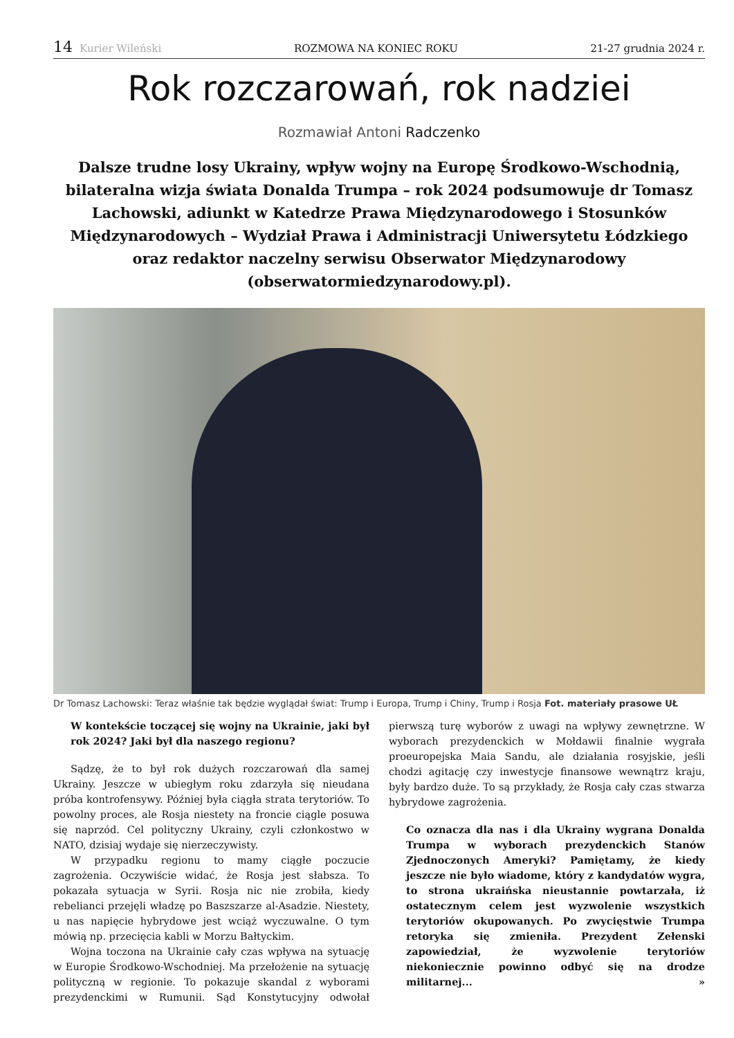14 Kurier Wileński ROZMOWA NA KONIEC ROKU 21-27 grudnia 2024 r.
Rok rozczarowań, rok nadziei
Rozmawiał Antoni Radczenko
Dalsze trudne losy Ukrainy, wpływ wojny na Europę Środkowo-Wschodnią, bilateralna wizja świata Donalda Trumpa – rok 2024 podsumowuje dr Tomasz Lachowski, adiunkt w Katedrze Prawa Międzynarodowego i Stosunków Międzynarodowych – Wydział Prawa i Administracji Uniwersytetu Łódzkiego oraz redaktor naczelny serwisu Obserwator Międzynarodowy (obserwatormiedzynarodowy.pl).
Dr Tomasz Lachowski: Teraz właśnie tak będzie wyglądał świat: Trump i Europa, Trump i Chiny, Trump i Rosja Fot. materiały prasowe UŁ
W kontekście toczącej się wojny na Ukrainie, jaki był rok 2024? Jaki był dla naszego regionu?
Sądzę, że to był rok dużych rozczarowań dla samej Ukrainy. Jeszcze w ubiegłym roku zdarzyła się nieudana próba kontrofensywy. Później była ciągła strata terytoriów. To powolny proces, ale Rosja niestety na froncie ciągle posuwa się naprzód. Cel polityczny Ukrainy, czyli członkostwo w NATO, dzisiaj wydaje się nierzeczywisty.
W przypadku regionu to mamy ciągłe poczucie zagrożenia. Oczywiście widać, że Rosja jest słabsza. To pokazała sytuacja w Syrii. Rosja nic nie zrobiła, kiedy rebelianci przejęli władzę po Baszszarze al-Asadzie. Niestety, u nas napięcie hybrydowe jest wciąż wyczuwalne. O tym mówią np. przecięcia kabli w Morzu Bałtyckim.
Wojna toczona na Ukrainie cały czas wpływa na sytuację w Europie Środkowo-Wschodniej. Ma przełożenie na sytuację polityczną w regionie. To pokazuje skandal z wyborami prezydenckimi w Rumunii. Sąd Konstytucyjny odwołał pierwszą turę wyborów z uwagi na wpływy zewnętrzne. W wyborach prezydenckich w Mołdawii finalnie wygrała proeuropejska Maia Sandu, ale działania rosyjskie, jeśli chodzi agitację czy inwestycje finansowe wewnątrz kraju, były bardzo duże. To są przykłady, że Rosja cały czas stwarza hybrydowe zagrożenia.
Co oznacza dla nas i dla Ukrainy wygrana Donalda Trumpa w wyborach prezydenckich Stanów Zjednoczonych Ameryki? Pamiętamy, że kiedy jeszcze nie było wiadome, który z kandydatów wygra, to strona ukraińska nieustannie powtarzała, iż ostatecznym celem jest wyzwolenie wszystkich terytoriów okupowanych. Po zwycięstwie Trumpa retoryka się zmieniła. Prezydent Zełenski zapowiedział, że wyzwolenie terytoriów niekoniecznie powinno odbyć się na drodze militarnej... »